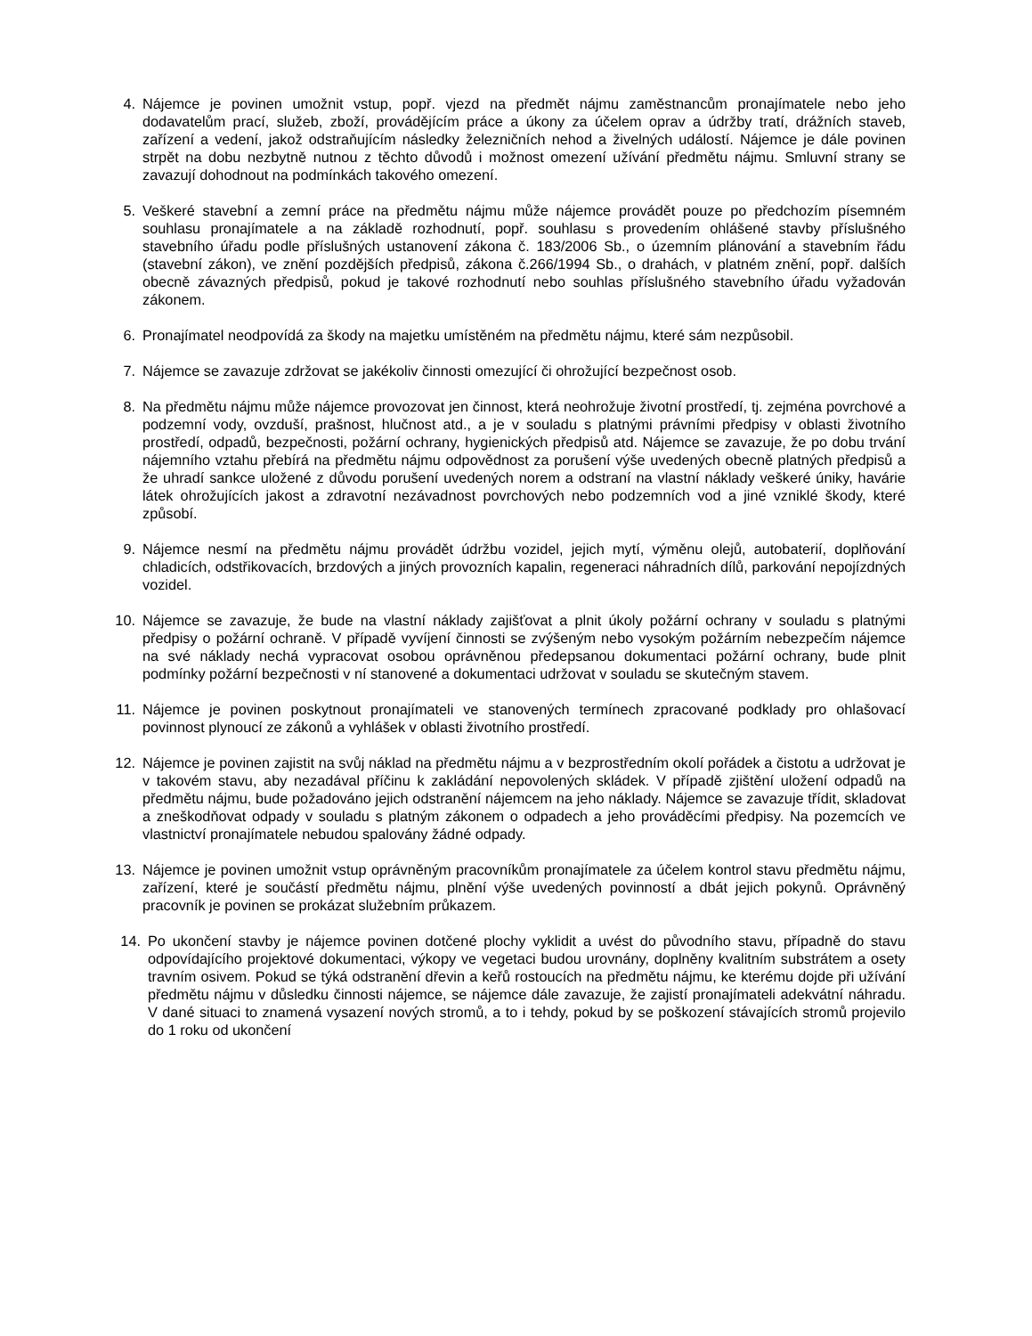4. Nájemce je povinen umožnit vstup, popř. vjezd na předmět nájmu zaměstnancům pronajímatele nebo jeho dodavatelům prací, služeb, zboží, provádějícím práce a úkony za účelem oprav a údržby tratí, drážních staveb, zařízení a vedení, jakož odstraňujícím následky železničních nehod a živelných událostí. Nájemce je dále povinen strpět na dobu nezbytně nutnou z těchto důvodů i možnost omezení užívání předmětu nájmu. Smluvní strany se zavazují dohodnout na podmínkách takového omezení.
5. Veškeré stavební a zemní práce na předmětu nájmu může nájemce provádět pouze po předchozím písemném souhlasu pronajímatele a na základě rozhodnutí, popř. souhlasu s provedením ohlášené stavby příslušného stavebního úřadu podle příslušných ustanovení zákona č. 183/2006 Sb., o územním plánování a stavebním řádu (stavební zákon), ve znění pozdějších předpisů, zákona č.266/1994 Sb., o drahách, v platném znění, popř. dalších obecně závazných předpisů, pokud je takové rozhodnutí nebo souhlas příslušného stavebního úřadu vyžadován zákonem.
6. Pronajímatel neodpovídá za škody na majetku umístěném na předmětu nájmu, které sám nezpůsobil.
7. Nájemce se zavazuje zdržovat se jakékoliv činnosti omezující či ohrožující bezpečnost osob.
8. Na předmětu nájmu může nájemce provozovat jen činnost, která neohrožuje životní prostředí, tj. zejména povrchové a podzemní vody, ovzduší, prašnost, hlučnost atd., a je v souladu s platnými právními předpisy v oblasti životního prostředí, odpadů, bezpečnosti, požární ochrany, hygienických předpisů atd. Nájemce se zavazuje, že po dobu trvání nájemního vztahu přebírá na předmětu nájmu odpovědnost za porušení výše uvedených obecně platných předpisů a že uhradí sankce uložené z důvodu porušení uvedených norem a odstraní na vlastní náklady veškeré úniky, havárie látek ohrožujících jakost a zdravotní nezávadnost povrchových nebo podzemních vod a jiné vzniklé škody, které způsobí.
9. Nájemce nesmí na předmětu nájmu provádět údržbu vozidel, jejich mytí, výměnu olejů, autobaterií, doplňování chladicích, odstřikovacích, brzdových a jiných provozních kapalin, regeneraci náhradních dílů, parkování nepojízdných vozidel.
10. Nájemce se zavazuje, že bude na vlastní náklady zajišťovat a plnit úkoly požární ochrany v souladu s platnými předpisy o požární ochraně. V případě vyvíjení činnosti se zvýšeným nebo vysokým požárním nebezpečím nájemce na své náklady nechá vypracovat osobou oprávněnou předepsanou dokumentaci požární ochrany, bude plnit podmínky požární bezpečnosti v ní stanovené a dokumentaci udržovat v souladu se skutečným stavem.
11. Nájemce je povinen poskytnout pronajímateli ve stanovených termínech zpracované podklady pro ohlašovací povinnost plynoucí ze zákonů a vyhlášek v oblasti životního prostředí.
12. Nájemce je povinen zajistit na svůj náklad na předmětu nájmu a v bezprostředním okolí pořádek a čistotu a udržovat je v takovém stavu, aby nezadával příčinu k zakládání nepovolených skládek. V případě zjištění uložení odpadů na předmětu nájmu, bude požadováno jejich odstranění nájemcem na jeho náklady. Nájemce se zavazuje třídit, skladovat a zneškodňovat odpady v souladu s platným zákonem o odpadech a jeho prováděcími předpisy. Na pozemcích ve vlastnictví pronajímatele nebudou spalovány žádné odpady.
13. Nájemce je povinen umožnit vstup oprávněným pracovníkům pronajímatele za účelem kontrol stavu předmětu nájmu, zařízení, které je součástí předmětu nájmu, plnění výše uvedených povinností a dbát jejich pokynů. Oprávněný pracovník je povinen se prokázat služebním průkazem.
14. Po ukončení stavby je nájemce povinen dotčené plochy vyklidit a uvést do původního stavu, případně do stavu odpovídajícího projektové dokumentaci, výkopy ve vegetaci budou urovnány, doplněny kvalitním substrátem a osety travním osivem. Pokud se týká odstranění dřevin a keřů rostoucích na předmětu nájmu, ke kterému dojde při užívání předmětu nájmu v důsledku činnosti nájemce, se nájemce dále zavazuje, že zajistí pronajímateli adekvátní náhradu. V dané situaci to znamená vysazení nových stromů, a to i tehdy, pokud by se poškození stávajících stromů projevilo do 1 roku od ukončení